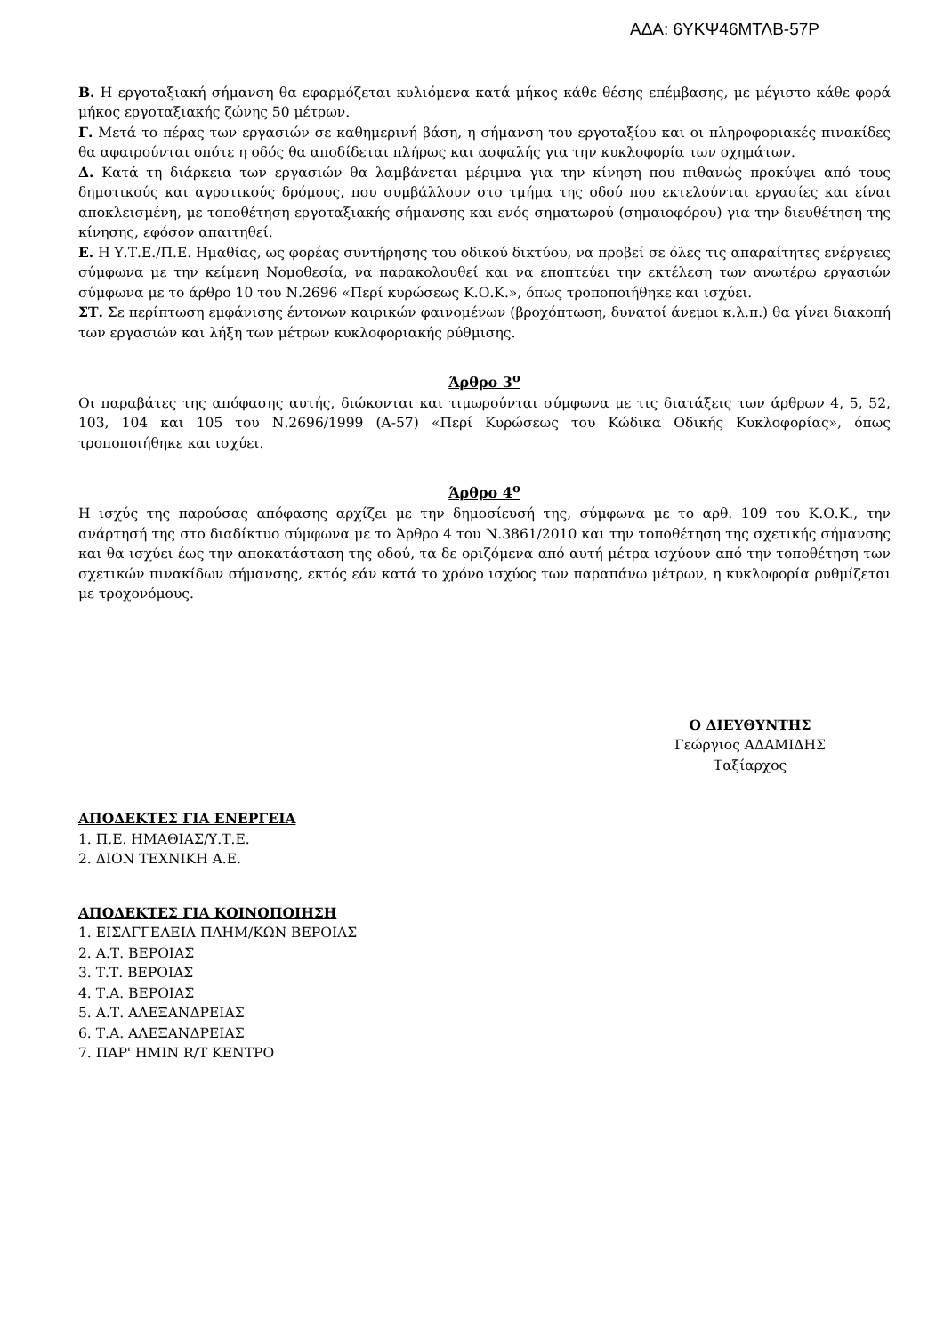ΑΔΑ: 6ΥΚΨ46ΜΤΛΒ-57Ρ
Β. Η εργοταξιακή σήμανση θα εφαρμόζεται κυλιόμενα κατά μήκος κάθε θέσης επέμβασης, με μέγιστο κάθε φορά μήκος εργοταξιακής ζώνης 50 μέτρων.
Γ. Μετά το πέρας των εργασιών σε καθημερινή βάση, η σήμανση του εργοταξίου και οι πληροφοριακές πινακίδες θα αφαιρούνται οπότε η οδός θα αποδίδεται πλήρως και ασφαλής για την κυκλοφορία των οχημάτων.
Δ. Κατά τη διάρκεια των εργασιών θα λαμβάνεται μέριμνα για την κίνηση που πιθανώς προκύψει από τους δημοτικούς και αγροτικούς δρόμους, που συμβάλλουν στο τμήμα της οδού που εκτελούνται εργασίες και είναι αποκλεισμένη, με τοποθέτηση εργοταξιακής σήμανσης και ενός σηματωρού (σημαιοφόρου) για την διευθέτηση της κίνησης, εφόσον απαιτηθεί.
Ε. Η Υ.Τ.Ε./Π.Ε. Ημαθίας, ως φορέας συντήρησης του οδικού δικτύου, να προβεί σε όλες τις απαραίτητες ενέργειες σύμφωνα με την κείμενη Νομοθεσία, να παρακολουθεί και να εποπτεύει την εκτέλεση των ανωτέρω εργασιών σύμφωνα με το άρθρο 10 του Ν.2696 «Περί κυρώσεως Κ.Ο.Κ.», όπως τροποποιήθηκε και ισχύει.
ΣΤ. Σε περίπτωση εμφάνισης έντονων καιρικών φαινομένων (βροχόπτωση, δυνατοί άνεμοι κ.λ.π.) θα γίνει διακοπή των εργασιών και λήξη των μέτρων κυκλοφοριακής ρύθμισης.
Άρθρο 3<sup>ο</sup>
Οι παραβάτες της απόφασης αυτής, διώκονται και τιμωρούνται σύμφωνα με τις διατάξεις των άρθρων 4, 5, 52, 103, 104 και 105 του Ν.2696/1999 (Α-57) «Περί Κυρώσεως του Κώδικα Οδικής Κυκλοφορίας», όπως τροποποιήθηκε και ισχύει.
Άρθρο 4<sup>ο</sup>
Η ισχύς της παρούσας απόφασης αρχίζει με την δημοσίευσή της, σύμφωνα με το αρθ. 109 του Κ.Ο.Κ., την ανάρτησή της στο διαδίκτυο σύμφωνα με το Άρθρο 4 του Ν.3861/2010 και την τοποθέτηση της σχετικής σήμανσης και θα ισχύει έως την αποκατάσταση της οδού, τα δε οριζόμενα από αυτή μέτρα ισχύουν από την τοποθέτηση των σχετικών πινακίδων σήμανσης, εκτός εάν κατά το χρόνο ισχύος των παραπάνω μέτρων, η κυκλοφορία ρυθμίζεται με τροχονόμους.
Ο ΔΙΕΥΘΥΝΤΗΣ
Γεώργιος ΑΔΑΜΙΔΗΣ
Ταξίαρχος
ΑΠΟΔΕΚΤΕΣ ΓΙΑ ΕΝΕΡΓΕΙΑ
1. Π.Ε. ΗΜΑΘΙΑΣ/Υ.Τ.Ε.
2. ΔΙΟΝ ΤΕΧΝΙΚΗ Α.Ε.
ΑΠΟΔΕΚΤΕΣ ΓΙΑ ΚΟΙΝΟΠΟΙΗΣΗ
1. ΕΙΣΑΓΓΕΛΕΙΑ ΠΛΗΜ/ΚΩΝ ΒΕΡΟΙΑΣ
2. Α.Τ. ΒΕΡΟΙΑΣ
3. Τ.Τ. ΒΕΡΟΙΑΣ
4. Τ.Α. ΒΕΡΟΙΑΣ
5. Α.Τ. ΑΛΕΞΑΝΔΡΕΙΑΣ
6. Τ.Α. ΑΛΕΞΑΝΔΡΕΙΑΣ
7. ΠΑΡ' ΗΜΙΝ R/T ΚΕΝΤΡΟ